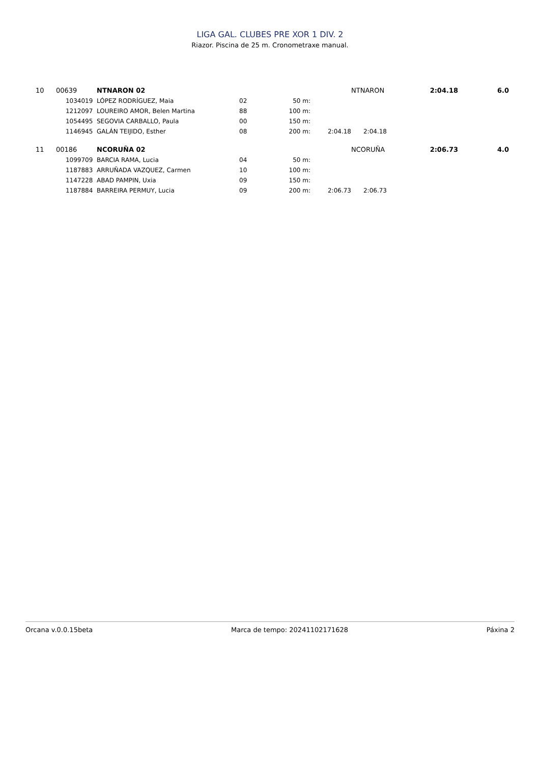LIGA GAL. CLUBES PRE XOR 1 DIV. 2
Riazor. Piscina de 25 m. Cronometraxe manual.
| 10 | 00639 | NTNARON 02 | | | | NTNARON | 2:04.18 | 6.0 |
| | 1034019 | LÓPEZ RODRÍGUEZ, Maia | 02 | 50 m: | | | | |
| | 1212097 | LOUREIRO AMOR, Belen Martina | 88 | 100 m: | | | | |
| | 1054495 | SEGOVIA CARBALLO, Paula | 00 | 150 m: | | | | |
| | 1146945 | GALÁN TEIJIDO, Esther | 08 | 200 m: | 2:04.18 | 2:04.18 | | |
| 11 | 00186 | NCORUÑA 02 | | | | NCORUÑA | 2:06.73 | 4.0 |
| | 1099709 | BARCIA RAMA, Lucia | 04 | 50 m: | | | | |
| | 1187883 | ARRUÑADA VAZQUEZ, Carmen | 10 | 100 m: | | | | |
| | 1147228 | ABAD PAMPIN, Uxia | 09 | 150 m: | | | | |
| | 1187884 | BARREIRA PERMUY, Lucia | 09 | 200 m: | 2:06.73 | 2:06.73 | | |
Orcana v.0.0.15beta Marca de tempo: 20241102171628 Páxina 2